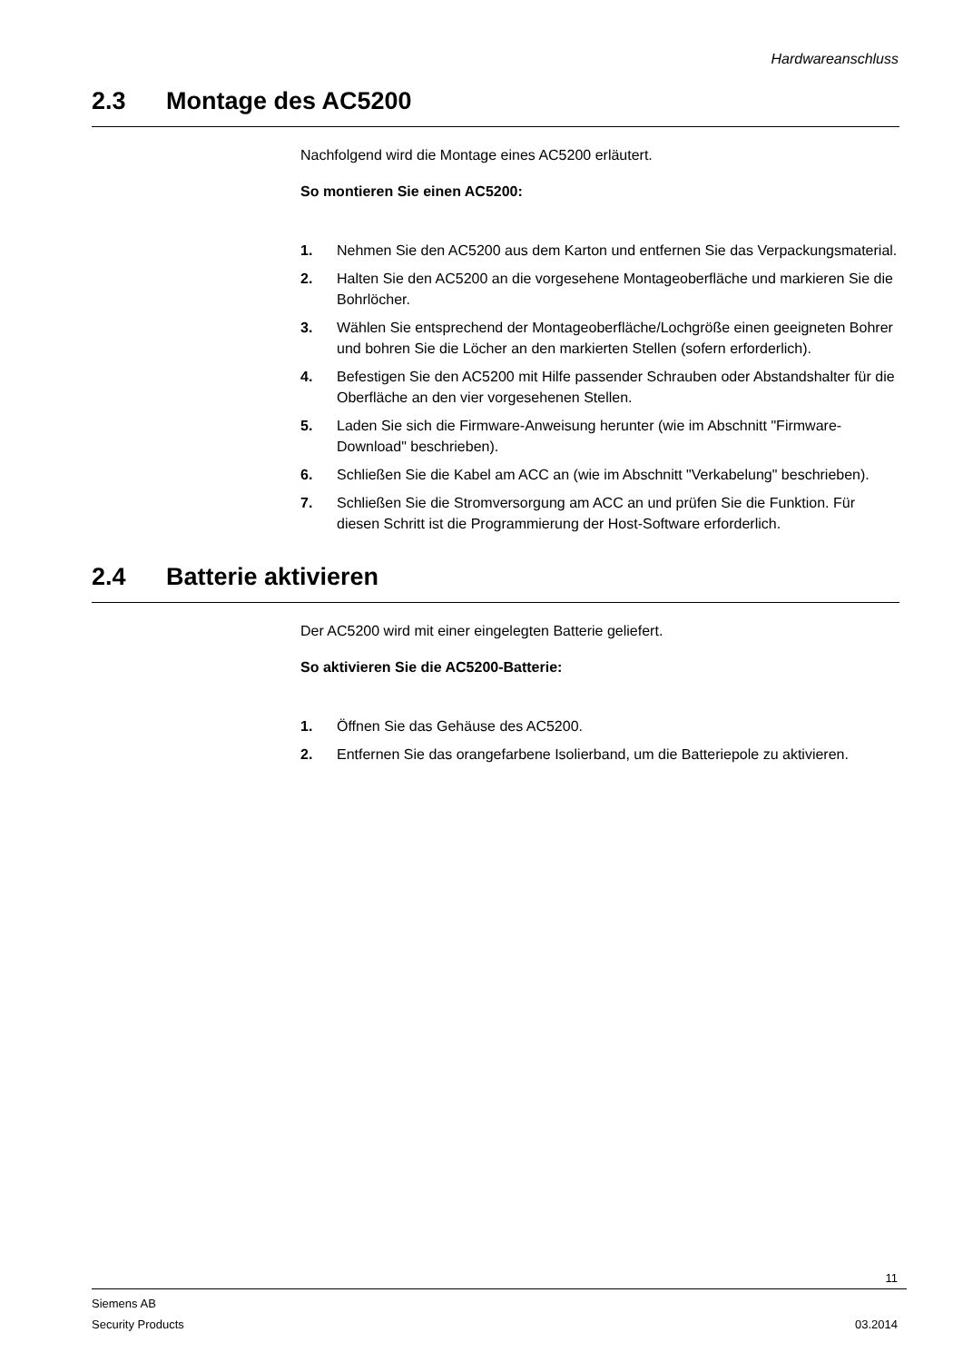Hardwareanschluss
2.3 Montage des AC5200
Nachfolgend wird die Montage eines AC5200 erläutert.
So montieren Sie einen AC5200:
1. Nehmen Sie den AC5200 aus dem Karton und entfernen Sie das Verpackungsmaterial.
2. Halten Sie den AC5200 an die vorgesehene Montageoberfläche und markieren Sie die Bohrlöcher.
3. Wählen Sie entsprechend der Montageoberfläche/Lochgröße einen geeigneten Bohrer und bohren Sie die Löcher an den markierten Stellen (sofern erforderlich).
4. Befestigen Sie den AC5200 mit Hilfe passender Schrauben oder Abstandshalter für die Oberfläche an den vier vorgesehenen Stellen.
5. Laden Sie sich die Firmware-Anweisung herunter (wie im Abschnitt "Firmware-Download" beschrieben).
6. Schließen Sie die Kabel am ACC an (wie im Abschnitt "Verkabelung" beschrieben).
7. Schließen Sie die Stromversorgung am ACC an und prüfen Sie die Funktion. Für diesen Schritt ist die Programmierung der Host-Software erforderlich.
2.4 Batterie aktivieren
Der AC5200 wird mit einer eingelegten Batterie geliefert.
So aktivieren Sie die AC5200-Batterie:
1. Öffnen Sie das Gehäuse des AC5200.
2. Entfernen Sie das orangefarbene Isolierband, um die Batteriepole zu aktivieren.
11
Siemens AB
Security Products 03.2014